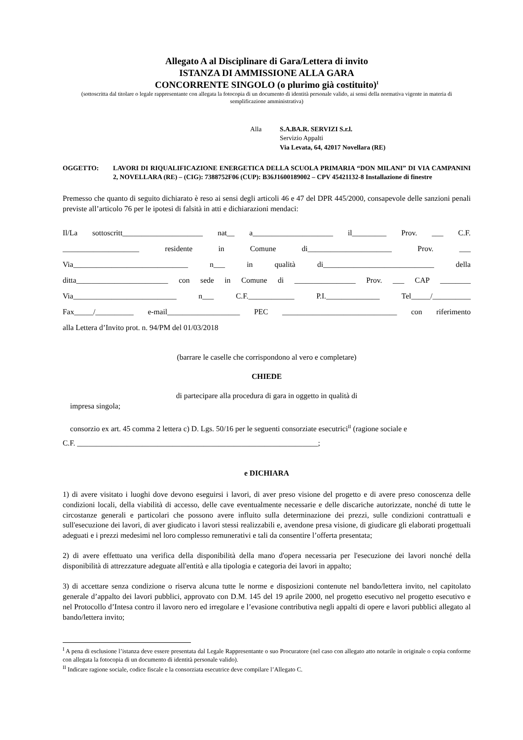Allegato A al Disciplinare di Gara/Lettera di invito
ISTANZA DI AMMISSIONE ALLA GARA
CONCORRENTE SINGOLO (o plurimo già costituito)<sup>I</sup>
(sottoscritta dal titolare o legale rappresentante con allegata la fotocopia di un documento di identità personale valido, ai sensi della normativa vigente in materia di semplificazione amministrativa)
Alla S.A.BA.R. SERVIZI S.r.l.
Servizio Appalti
Via Levata, 64, 42017 Novellara (RE)
OGGETTO: LAVORI DI RIQUALIFICAZIONE ENERGETICA DELLA SCUOLA PRIMARIA “DON MILANI” DI VIA CAMPANINI 2, NOVELLARA (RE) – (CIG): 7388752F06 (CUP): B36J1600189002 – CPV 45421132-8 Installazione di finestre
Premesso che quanto di seguito dichiarato è reso ai sensi degli articoli 46 e 47 del DPR 445/2000, consapevole delle sanzioni penali previste all’articolo 76 per le ipotesi di falsità in atti e dichiarazioni mendaci:
Il/La sottoscritt_____________________ nat__ a_____________________ il_________ Prov. ___ C.F.
____________________ residente in Comune di______________________ Prov. ___
Via______________________________ n___ in qualità di_____________________________ della
ditta________________________ con sede in Comune di ________________ Prov. ___ CAP ________
Via___________________________ n___ C.F.____________ P.I.______________ Tel_____/__________
Fax_____/__________ e-mail___________________ PEC ______________________________ con riferimento
alla Lettera d’Invito prot. n. 94/PM del 01/03/2018
(barrare le caselle che corrispondono al vero e completare)
CHIEDE
di partecipare alla procedura di gara in oggetto in qualità di
impresa singola;
consorzio ex art. 45 comma 2 lettera c) D. Lgs. 50/16 per le seguenti consorziate esecutrici<sup>II</sup> (ragione sociale e
C.F. _______________________________________________________________;
e DICHIARA
1) di avere visitato i luoghi dove devono eseguirsi i lavori, di aver preso visione del progetto e di avere preso conoscenza delle condizioni locali, della viabilità di accesso, delle cave eventualmente necessarie e delle discariche autorizzate, nonché di tutte le circostanze generali e particolari che possono avere influito sulla determinazione dei prezzi, sulle condizioni contrattuali e sull'esecuzione dei lavori, di aver giudicato i lavori stessi realizzabili e, avendone presa visione, di giudicare gli elaborati progettuali adeguati e i prezzi medesimi nel loro complesso remunerativi e tali da consentire l’offerta presentata;
2) di avere effettuato una verifica della disponibilità della mano d'opera necessaria per l'esecuzione dei lavori nonché della disponibilità di attrezzature adeguate all'entità e alla tipologia e categoria dei lavori in appalto;
3) di accettare senza condizione o riserva alcuna tutte le norme e disposizioni contenute nel bando/lettera invito, nel capitolato generale d’appalto dei lavori pubblici, approvato con D.M. 145 del 19 aprile 2000, nel progetto esecutivo nel progetto esecutivo e nel Protocollo d’Intesa contro il lavoro nero ed irregolare e l’evasione contributiva negli appalti di opere e lavori pubblici allegato al bando/lettera invito;
<sup>I</sup> A pena di esclusione l’istanza deve essere presentata dal Legale Rappresentante o suo Procuratore (nel caso con allegato atto notarile in originale o copia conforme con allegata la fotocopia di un documento di identità personale valido).
<sup>II</sup> Indicare ragione sociale, codice fiscale e la consorziata esecutrice deve compilare l’Allegato C.